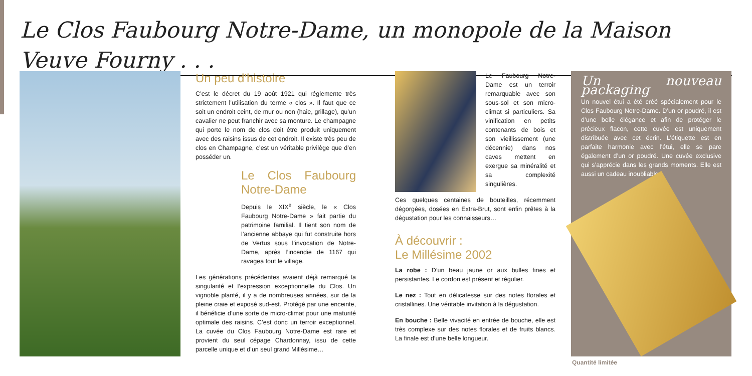Le Clos Faubourg Notre-Dame, un monopole de la Maison Veuve Fourny . . .
Un peu d'histoire
C’est le décret du 19 août 1921 qui réglemente très strictement l’utilisation du terme « clos ». Il faut que ce soit un endroit ceint, de mur ou non (haie, grillage), qu’un cavalier ne peut franchir avec sa monture. Le champagne qui porte le nom de clos doit être produit uniquement avec des raisins issus de cet endroit. Il existe très peu de clos en Champagne, c’est un véritable privilège que d’en posséder un.
Le Clos Faubourg Notre-Dame
Depuis le XIX<sup>e</sup> siècle, le « Clos Faubourg Notre-Dame » fait partie du patrimoine familial. Il tient son nom de l’ancienne abbaye qui fut construite hors de Vertus sous l’invocation de Notre-Dame, après l’incendie de 1167 qui ravagea tout le village.
Les générations précédentes avaient déjà remarqué la singularité et l’expression exceptionnelle du Clos. Un vignoble planté, il y a de nombreuses années, sur de la pleine craie et exposé sud-est. Protégé par une enceinte, il bénéficie d’une sorte de micro-climat pour une maturité optimale des raisins. C’est donc un terroir exceptionnel. La cuvée du Clos Faubourg Notre-Dame est rare et provient du seul cépage Chardonnay, issu de cette parcelle unique et d’un seul grand Millésime…
Le Faubourg Notre-Dame est un terroir remarquable avec son sous-sol et son micro-climat si particuliers. Sa vinification en petits contenants de bois et son vieillissement (une décennie) dans nos caves mettent en exergue sa minéralité et sa complexité singulières.
Ces quelques centaines de bouteilles, récemment dégorgées, dosées en Extra-Brut, sont enfin prêtes à la dégustation pour les connaisseurs…
À découvrir :
Le Millésime 2002
La robe : D’un beau jaune or aux bulles fines et persistantes. Le cordon est présent et régulier.
Le nez : Tout en délicatesse sur des notes florales et cristallines. Une véritable invitation à la dégustation.
En bouche : Belle vivacité en entrée de bouche, elle est très complexe sur des notes florales et de fruits blancs. La finale est d’une belle longueur.
Un nouveau packaging
Un nouvel étui a été créé spécialement pour le Clos Faubourg Notre-Dame. D’un or poudré, il est d’une belle élégance et afin de protéger le précieux flacon, cette cuvée est uniquement distribuée avec cet écrin. L’étiquette est en parfaite harmonie avec l’étui, elle se pare également d’un or poudré. Une cuvée exclusive qui s’apprécie dans les grands moments. Elle est aussi un cadeau inoubliable.
Quantité limitée